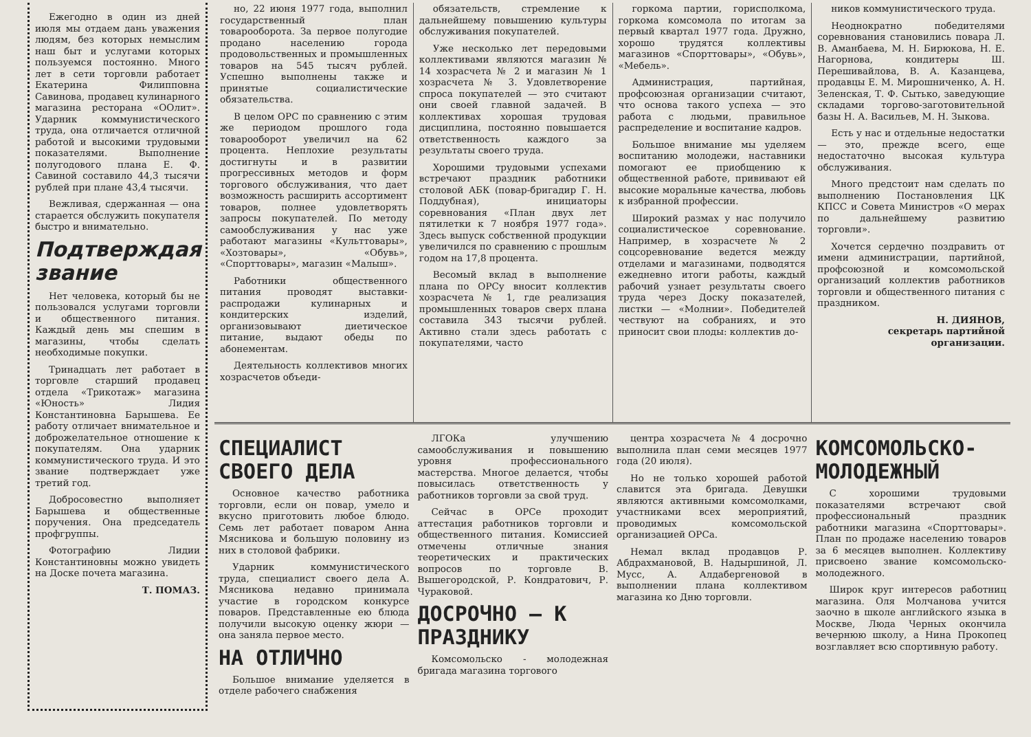Ежегодно в один из дней июля мы отдаем дань уважения людям, без которых немыслим наш быт и услугами которых пользуемся постоянно. Много лет в сети торговли работает Екатерина Филипповна Савинова, продавец кулинарного магазина ресторана «ООлит». Ударник коммунистического труда, она отличается отличной работой и высокими трудовыми показателями. Выполнение полугодового плана Е. Ф. Савиной составило 44,3 тысячи рублей при плане 43,4 тысячи.
Вежливая, сдержанная — она старается обслужить покупателя быстро и внимательно.
Подтверждая звание
Нет человека, который бы не пользовался услугами торговли и общественного питания. Каждый день мы спешим в магазины, чтобы сделать необходимые покупки.
Тринадцать лет работает в торговле старший продавец отдела «Трикотаж» магазина «Юность» Лидия Константиновна Барышева. Ее работу отличает внимательное и доброжелательное отношение к покупателям. Она ударник коммунистического труда. И это звание подтверждает уже третий год.
Добросовестно выполняет Барышева и общественные поручения. Она председатель профгруппы.
Фотографию Лидии Константиновны можно увидеть на Доске почета магазина.
Т. ПОМАЗ.
но, 22 июня 1977 года, выполнил государственный план товарооборота. За первое полугодие продано населению города продовольственных и промышленных товаров на 545 тысяч рублей. Успешно выполнены также и принятые социалистические обязательства.
В целом ОРС по сравнению с этим же периодом прошлого года товарооборот увеличил на 62 процента. Неплохие результаты достигнуты и в развитии прогрессивных методов и форм торгового обслуживания, что дает возможность расширить ассортимент товаров, полнее удовлетворять запросы покупателей. По методу самообслуживания у нас уже работают магазины «Культтовары», «Хозтовары», «Обувь», «Спорттовары», магазин «Малыш».
Работники общественного питания проводят выставки-распродажи кулинарных и кондитерских изделий, организовывают диетическое питание, выдают обеды по абонементам.
Деятельность коллективов многих хозрасчетов объеди-
обязательств, стремление к дальнейшему повышению культуры обслуживания покупателей.
Уже несколько лет передовыми коллективами являются магазин № 14 хозрасчета № 2 и магазин № 1 хозрасчета № 3. Удовлетворение спроса покупателей — это считают они своей главной задачей. В коллективах хорошая трудовая дисциплина, постоянно повышается ответственность каждого за результаты своего труда.
Хорошими трудовыми успехами встречают праздник работники столовой АБК (повар-бригадир Г. Н. Поддубная), инициаторы соревнования «План двух лет пятилетки к 7 ноября 1977 года». Здесь выпуск собственной продукции увеличился по сравнению с прошлым годом на 17,8 процента.
Весомый вклад в выполнение плана по ОРСу вносит коллектив хозрасчета № 1, где реализация промышленных товаров сверх плана составила 343 тысячи рублей. Активно стали здесь работать с покупателями, часто
горкома партии, горисполкома, горкома комсомола по итогам за первый квартал 1977 года. Дружно, хорошо трудятся коллективы магазинов «Спорттовары», «Обувь», «Мебель».
Администрация, партийная, профсоюзная организации считают, что основа такого успеха — это работа с людьми, правильное распределение и воспитание кадров.
Большое внимание мы уделяем воспитанию молодежи, наставники помогают ее приобщению к общественной работе, прививают ей высокие моральные качества, любовь к избранной профессии.
Широкий размах у нас получило социалистическое соревнование. Например, в хозрасчете № 2 соцсоревнование ведется между отделами и магазинами, подводятся ежедневно итоги работы, каждый рабочий узнает результаты своего труда через Доску показателей, листки — «Молнии». Победителей чествуют на собраниях, и это приносит свои плоды: коллектив до-
ников коммунистического труда.
Неоднократно победителями соревнования становились повара Л. В. Аманбаева, М. Н. Бирюкова, Н. Е. Нагорнова, кондитеры Ш. Перешивайлова, В. А. Казанцева, продавцы Е. М. Мирошниченко, А. Н. Зеленская, Т. Ф. Сытько, заведующие складами торгово-заготовительной базы Н. А. Васильев, М. Н. Зыкова.
Есть у нас и отдельные недостатки — это, прежде всего, еще недостаточно высокая культура обслуживания.
Много предстоит нам сделать по выполнению Постановления ЦК КПСС и Совета Министров «О мерах по дальнейшему развитию торговли».
Хочется сердечно поздравить от имени администрации, партийной, профсоюзной и комсомольской организаций коллектив работников торговли и общественного питания с праздником.
Н. ДИЯНОВ,
секретарь партийной организации.
СПЕЦИАЛИСТ СВОЕГО ДЕЛА
Основное качество работника торговли, если он повар, умело и вкусно приготовить любое блюдо. Семь лет работает поваром Анна Мясникова и большую половину из них в столовой фабрики.
Ударник коммунистического труда, специалист своего дела А. Мясникова недавно принимала участие в городском конкурсе поваров. Представленные ею блюда получили высокую оценку жюри — она заняла первое место.
НА ОТЛИЧНО
Большое внимание уделяется в отделе рабочего снабжения
ЛГОКа улучшению самообслуживания и повышению уровня профессионального мастерства. Многое делается, чтобы повысилась ответственность у работников торговли за свой труд.
Сейчас в ОРСе проходит аттестация работников торговли и общественного питания. Комиссией отмечены отличные знания теоретических и практических вопросов по торговле В. Вышегородской, Р. Кондратович, Р. Чураковой.
ДОСРОЧНО — К ПРАЗДНИКУ
Комсомольско - молодежная бригада магазина торгового
центра хозрасчета № 4 досрочно выполнила план семи месяцев 1977 года (20 июля).
Но не только хорошей работой славится эта бригада. Девушки являются активными комсомолками, участниками всех мероприятий, проводимых комсомольской организацией ОРСа.
Немал вклад продавцов Р. Абдрахмановой, В. Надыршиной, Л. Мусс, А. Алдабергеновой в выполнении плана коллективом магазина ко Дню торговли.
КОМСОМОЛЬСКО-МОЛОДЕЖНЫЙ
С хорошими трудовыми показателями встречают свой профессиональный праздник работники магазина «Спорттовары». План по продаже населению товаров за 6 месяцев выполнен. Коллективу присвоено звание комсомольско-молодежного.
Широк круг интересов работниц магазина. Оля Молчанова учится заочно в школе английского языка в Москве, Люда Черных окончила вечернюю школу, а Нина Прокопец возглавляет всю спортивную работу.